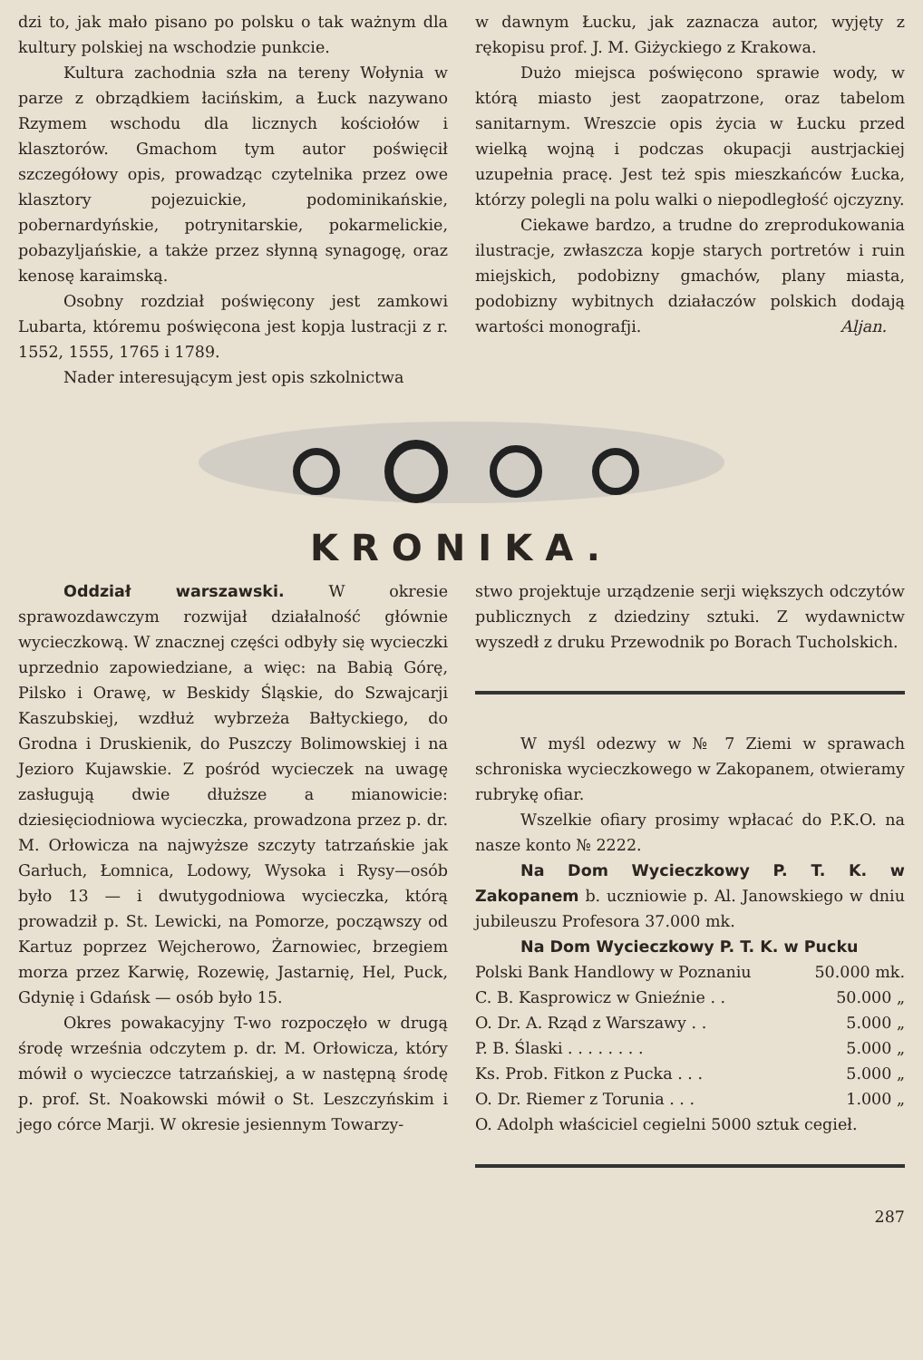dzi to, jak mało pisano po polsku o tak ważnym dla kultury polskiej na wschodzie punkcie.
Kultura zachodnia szła na tereny Wołynia w parze z obrządkiem łacińskim, a Łuck nazywano Rzymem wschodu dla licznych kościołów i klasztorów. Gmachom tym autor poświęcił szczegółowy opis, prowadząc czytelnika przez owe klasztory pojezuickie, podominikańskie, pobernardyńskie, potrynitarskie, pokarmelickie, pobazyljańskie, a także przez słynną synagogę, oraz kenosę karaimską.
Osobny rozdział poświęcony jest zamkowi Lubarta, któremu poświęcona jest kopja lustracji z r. 1552, 1555, 1765 i 1789.
Nader interesującym jest opis szkolnictwa
w dawnym Łucku, jak zaznacza autor, wyjęty z rękopisu prof. J. M. Giżyckiego z Krakowa.
Dużo miejsca poświęcono sprawie wody, w którą miasto jest zaopatrzone, oraz tabelom sanitarnym. Wreszcie opis życia w Łucku przed wielką wojną i podczas okupacji austrjackiej uzupełnia pracę. Jest też spis mieszkańców Łucka, którzy polegli na polu walki o niepodległość ojczyzny.
Ciekawe bardzo, a trudne do zreprodukowania ilustracje, zwłaszcza kopje starych portretów i ruin miejskich, podobizny gmachów, plany miasta, podobizny wybitnych działaczów polskich dodają wartości monografji. Aljan.
KRONIKA.
Oddział warszawski. W okresie sprawozdawczym rozwijał działalność głównie wycieczkową. W znacznej części odbyły się wycieczki uprzednio zapowiedziane, a więc: na Babią Górę, Pilsko i Orawę, w Beskidy Śląskie, do Szwajcarji Kaszubskiej, wzdłuż wybrzeża Bałtyckiego, do Grodna i Druskienik, do Puszczy Bolimowskiej i na Jezioro Kujawskie. Z pośród wycieczek na uwagę zasługują dwie dłuższe a mianowicie: dziesięciodniowa wycieczka, prowadzona przez p. dr. M. Orłowicza na najwyższe szczyty tatrzańskie jak Garłuch, Łomnica, Lodowy, Wysoka i Rysy—osób było 13 — i dwutygodniowa wycieczka, którą prowadził p. St. Lewicki, na Pomorze, począwszy od Kartuz poprzez Wejcherowo, Żarnowiec, brzegiem morza przez Karwię, Rozewię, Jastarnię, Hel, Puck, Gdynię i Gdańsk — osób było 15.
Okres powakacyjny T-wo rozpoczęło w drugą środę września odczytem p. dr. M. Orłowicza, który mówił o wycieczce tatrzańskiej, a w następną środę p. prof. St. Noakowski mówił o St. Leszczyńskim i jego córce Marji. W okresie jesiennym Towarzy-
stwo projektuje urządzenie serji większych odczytów publicznych z dziedziny sztuki. Z wydawnictw wyszedł z druku Przewodnik po Borach Tucholskich.
W myśl odezwy w № 7 Ziemi w sprawach schroniska wycieczkowego w Zakopanem, otwieramy rubrykę ofiar.
Wszelkie ofiary prosimy wpłacać do P.K.O. na nasze konto № 2222.
Na Dom Wycieczkowy P. T. K. w Zakopanem b. uczniowie p. Al. Janowskiego w dniu jubileuszu Profesora 37.000 mk.
Na Dom Wycieczkowy P. T. K. w Pucku
| Polski Bank Handlowy w Poznaniu | 50.000 mk. |
| C. B. Kasprowicz w Gnieźnie . . | 50.000 „ |
| O. Dr. A. Rząd z Warszawy . . | 5.000 „ |
| P. B. Ślaski . . . . . . . . | 5.000 „ |
| Ks. Prob. Fitkon z Pucka . . . | 5.000 „ |
| O. Dr. Riemer z Torunia . . . | 1.000 „ |
| O. Adolph właściciel cegielni 5000 sztuk cegieł. | |
287